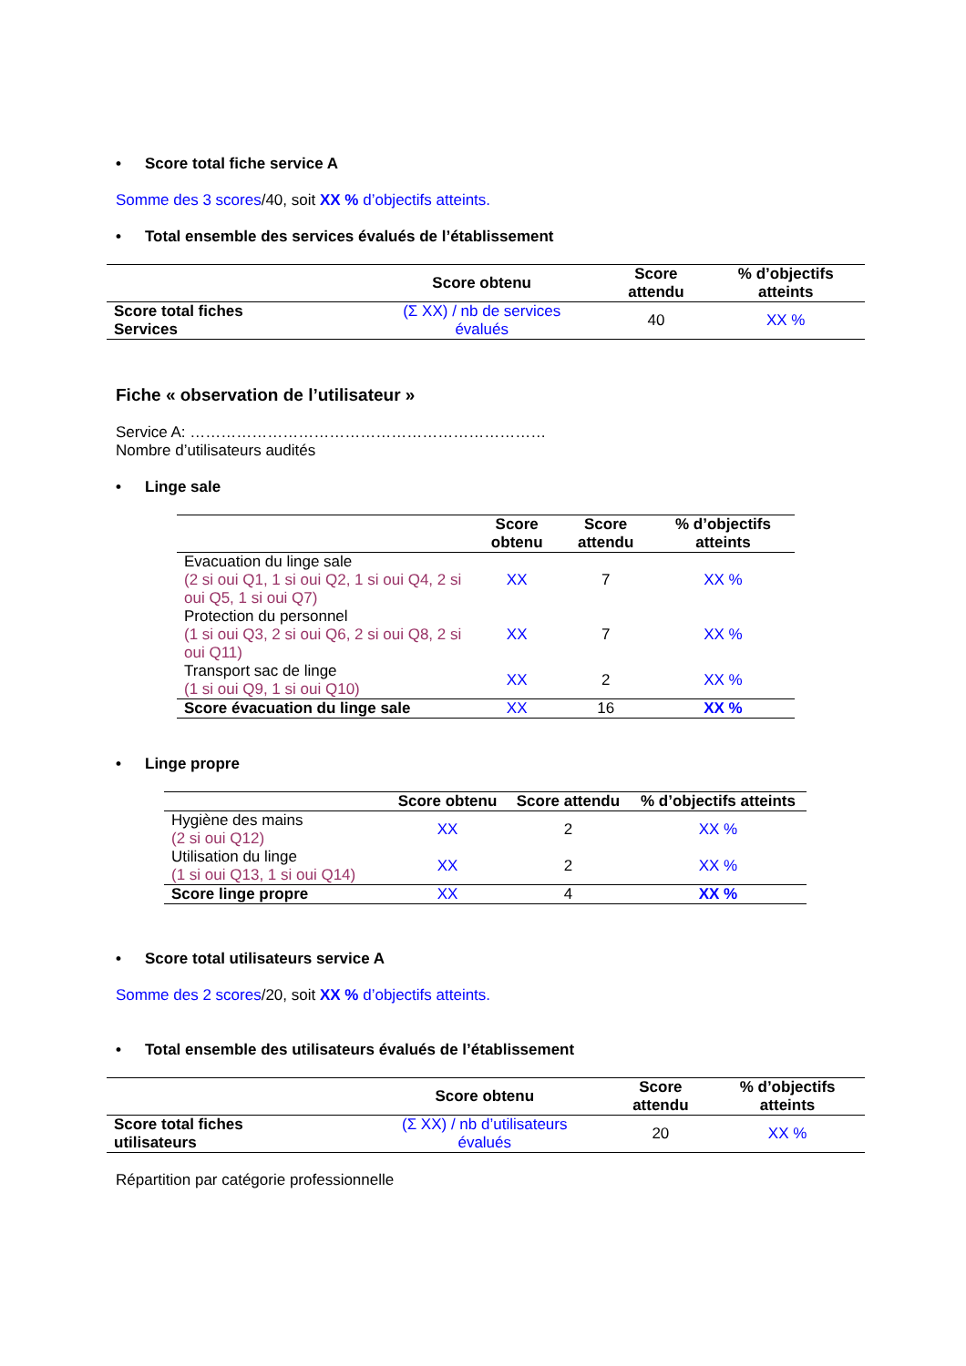• Score total fiche service A
Somme des 3 scores/40, soit XX % d’objectifs atteints.
• Total ensemble des services évalués de l’établissement
| | Score obtenu | Score attendu | % d’objectifs atteints |
| --- | --- | --- | --- |
| Score total fiches Services | (Σ XX) / nb de services évalués | 40 | XX % |
Fiche « observation de l’utilisateur »
Service A: ……………………………………………………………
Nombre d’utilisateurs audités
• Linge sale
| | Score obtenu | Score attendu | % d’objectifs atteints |
| --- | --- | --- | --- |
| Evacuation du linge sale (2 si oui Q1, 1 si oui Q2, 1 si oui Q4, 2 si oui Q5, 1 si oui Q7) | XX | 7 | XX % |
| Protection du personnel (1 si oui Q3, 2 si oui Q6, 2 si oui Q8, 2 si oui Q11) | XX | 7 | XX % |
| Transport sac de linge (1 si oui Q9, 1 si oui Q10) | XX | 2 | XX % |
| Score évacuation du linge sale | XX | 16 | XX % |
• Linge propre
| | Score obtenu | Score attendu | % d’objectifs atteints |
| --- | --- | --- | --- |
| Hygiène des mains (2 si oui Q12) | XX | 2 | XX % |
| Utilisation du linge (1 si oui Q13, 1 si oui Q14) | XX | 2 | XX % |
| Score linge propre | XX | 4 | XX % |
• Score total utilisateurs service A
Somme des 2 scores/20, soit XX % d’objectifs atteints.
• Total ensemble des utilisateurs évalués de l’établissement
| | Score obtenu | Score attendu | % d’objectifs atteints |
| --- | --- | --- | --- |
| Score total fiches utilisateurs | (Σ XX) / nb d’utilisateurs évalués | 20 | XX % |
Répartition par catégorie professionnelle